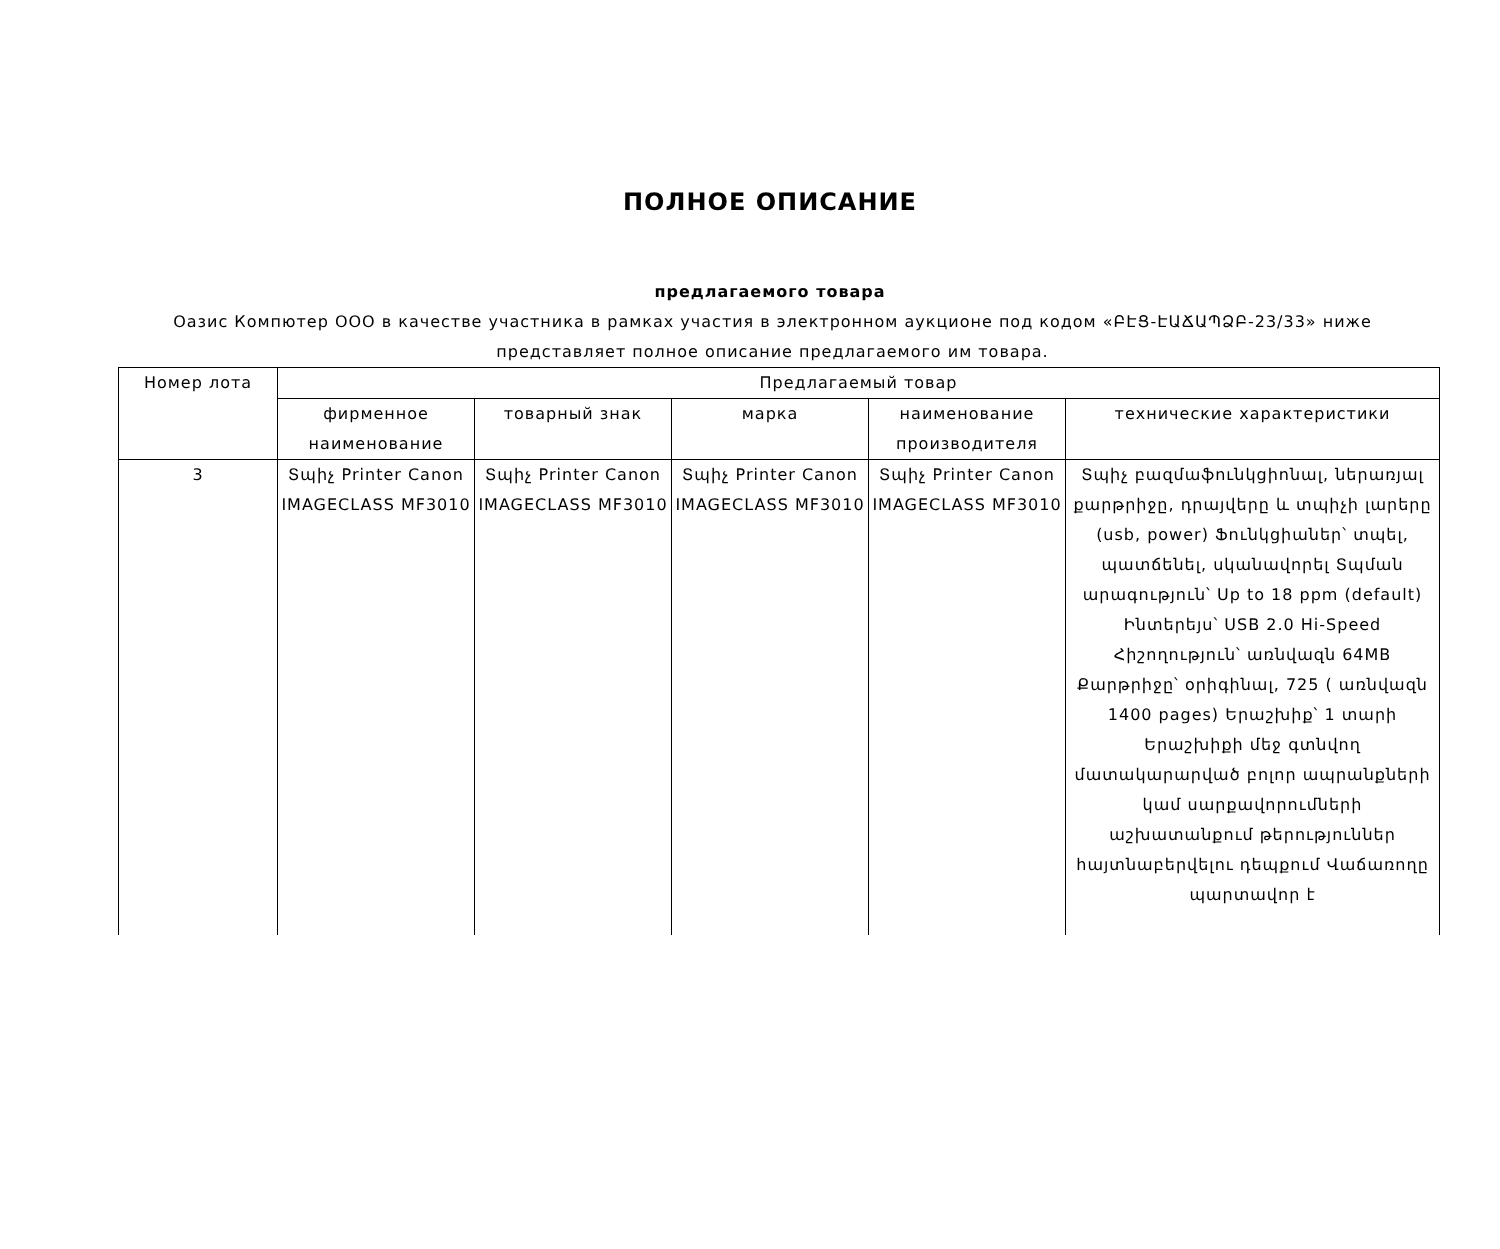ПОЛНОЕ ОПИСАНИЕ
предлагаемого товара
Оазис Компютер ООО в качестве участника в рамках участия в электронном аукционе под кодом «ԲԷՑ-ԷԱՃԱՊՁԲ-23/33» ниже представляет полное описание предлагаемого им товара.
| Номер лота | Предлагаемый товар | | | | |
| --- | --- | --- | --- | --- | --- |
| | фирменное наименование | товарный знак | марка | наименование производителя | технические характеристики |
| 3 | Տպիչ Printer Canon IMAGECLASS MF3010 | Տպիչ Printer Canon IMAGECLASS MF3010 | Տպիչ Printer Canon IMAGECLASS MF3010 | Տպիչ Printer Canon IMAGECLASS MF3010 | Տպիչ բազմաֆունկցիոնալ, ներառյալ քարթրիջը, դրայվերը և տպիչի լարերը (usb, power) Ֆունկցիաներ՝ տպել, պատճենել, սկանավորել Տպման արագություն՝ Up to 18 ppm (default) Ինտերեյս՝ USB 2.0 Hi-Speed Հիշողություն՝ առնվազն 64MB Քարթրիջը՝ օրիգինալ, 725 ( առնվազն 1400 pages) Երաշխիք՝ 1 տարի Երաշխիքի մեջ գտնվող մատակարարված բոլոր ապրանքների կամ սարքավորումների աշխատանքում թերություններ հայտնաբերվելու դեպքում Վաճառողը պարտավոր է |